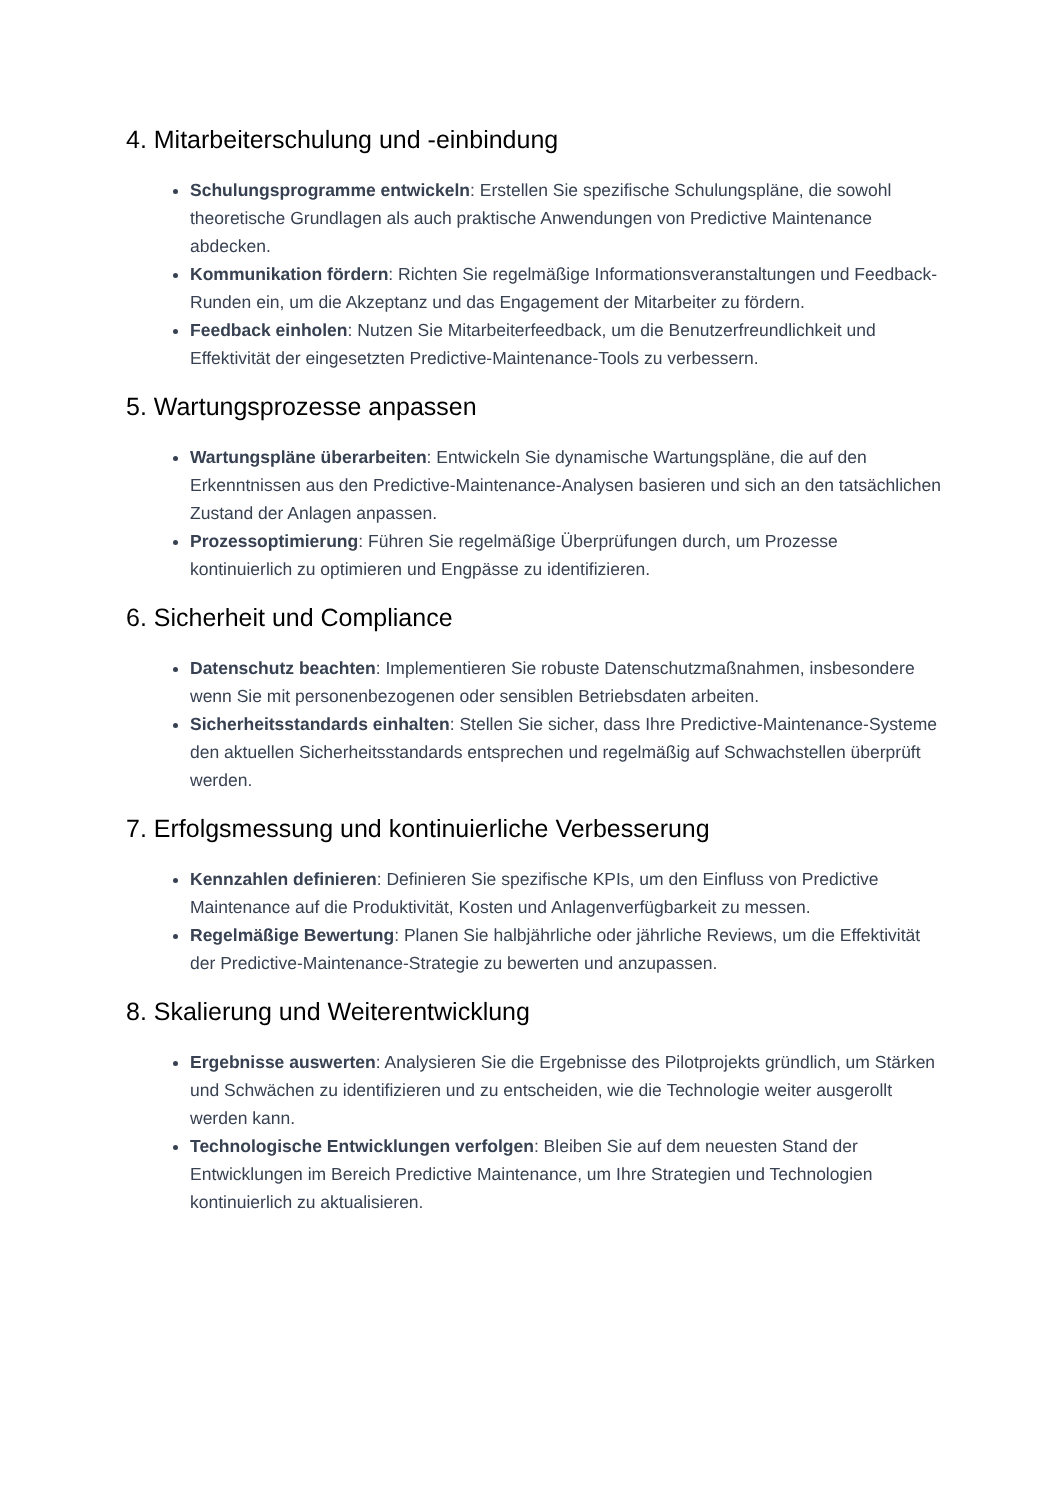4. Mitarbeiterschulung und -einbindung
Schulungsprogramme entwickeln: Erstellen Sie spezifische Schulungspläne, die sowohl theoretische Grundlagen als auch praktische Anwendungen von Predictive Maintenance abdecken.
Kommunikation fördern: Richten Sie regelmäßige Informationsveranstaltungen und Feedback-Runden ein, um die Akzeptanz und das Engagement der Mitarbeiter zu fördern.
Feedback einholen: Nutzen Sie Mitarbeiterfeedback, um die Benutzerfreundlichkeit und Effektivität der eingesetzten Predictive-Maintenance-Tools zu verbessern.
5. Wartungsprozesse anpassen
Wartungspläne überarbeiten: Entwickeln Sie dynamische Wartungspläne, die auf den Erkenntnissen aus den Predictive-Maintenance-Analysen basieren und sich an den tatsächlichen Zustand der Anlagen anpassen.
Prozessoptimierung: Führen Sie regelmäßige Überprüfungen durch, um Prozesse kontinuierlich zu optimieren und Engpässe zu identifizieren.
6. Sicherheit und Compliance
Datenschutz beachten: Implementieren Sie robuste Datenschutzmaßnahmen, insbesondere wenn Sie mit personenbezogenen oder sensiblen Betriebsdaten arbeiten.
Sicherheitsstandards einhalten: Stellen Sie sicher, dass Ihre Predictive-Maintenance-Systeme den aktuellen Sicherheitsstandards entsprechen und regelmäßig auf Schwachstellen überprüft werden.
7. Erfolgsmessung und kontinuierliche Verbesserung
Kennzahlen definieren: Definieren Sie spezifische KPIs, um den Einfluss von Predictive Maintenance auf die Produktivität, Kosten und Anlagenverfügbarkeit zu messen.
Regelmäßige Bewertung: Planen Sie halbjährliche oder jährliche Reviews, um die Effektivität der Predictive-Maintenance-Strategie zu bewerten und anzupassen.
8. Skalierung und Weiterentwicklung
Ergebnisse auswerten: Analysieren Sie die Ergebnisse des Pilotprojekts gründlich, um Stärken und Schwächen zu identifizieren und zu entscheiden, wie die Technologie weiter ausgerollt werden kann.
Technologische Entwicklungen verfolgen: Bleiben Sie auf dem neuesten Stand der Entwicklungen im Bereich Predictive Maintenance, um Ihre Strategien und Technologien kontinuierlich zu aktualisieren.